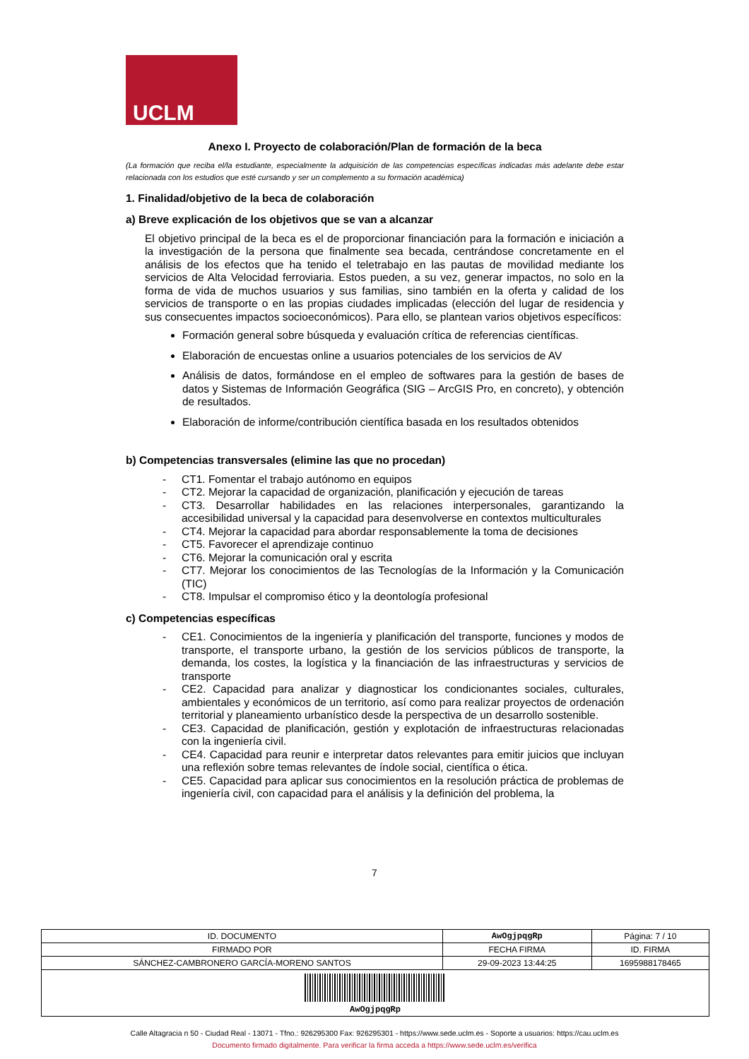UCLM
Anexo I. Proyecto de colaboración/Plan de formación de la beca
(La formación que reciba el/la estudiante, especialmente la adquisición de las competencias específicas indicadas más adelante debe estar relacionada con los estudios que esté cursando y ser un complemento a su formación académica)
1. Finalidad/objetivo de la beca de colaboración
a) Breve explicación de los objetivos que se van a alcanzar
El objetivo principal de la beca es el de proporcionar financiación para la formación e iniciación a la investigación de la persona que finalmente sea becada, centrándose concretamente en el análisis de los efectos que ha tenido el teletrabajo en las pautas de movilidad mediante los servicios de Alta Velocidad ferroviaria. Estos pueden, a su vez, generar impactos, no solo en la forma de vida de muchos usuarios y sus familias, sino también en la oferta y calidad de los servicios de transporte o en las propias ciudades implicadas (elección del lugar de residencia y sus consecuentes impactos socioeconómicos). Para ello, se plantean varios objetivos específicos:
Formación general sobre búsqueda y evaluación crítica de referencias científicas.
Elaboración de encuestas online a usuarios potenciales de los servicios de AV
Análisis de datos, formándose en el empleo de softwares para la gestión de bases de datos y Sistemas de Información Geográfica (SIG – ArcGIS Pro, en concreto), y obtención de resultados.
Elaboración de informe/contribución científica basada en los resultados obtenidos
b) Competencias transversales (elimine las que no procedan)
- CT1. Fomentar el trabajo autónomo en equipos
- CT2. Mejorar la capacidad de organización, planificación y ejecución de tareas
- CT3. Desarrollar habilidades en las relaciones interpersonales, garantizando la accesibilidad universal y la capacidad para desenvolverse en contextos multiculturales
- CT4. Mejorar la capacidad para abordar responsablemente la toma de decisiones
- CT5. Favorecer el aprendizaje continuo
- CT6. Mejorar la comunicación oral y escrita
- CT7. Mejorar los conocimientos de las Tecnologías de la Información y la Comunicación (TIC)
- CT8. Impulsar el compromiso ético y la deontología profesional
c) Competencias específicas
- CE1. Conocimientos de la ingeniería y planificación del transporte, funciones y modos de transporte, el transporte urbano, la gestión de los servicios públicos de transporte, la demanda, los costes, la logística y la financiación de las infraestructuras y servicios de transporte
- CE2. Capacidad para analizar y diagnosticar los condicionantes sociales, culturales, ambientales y económicos de un territorio, así como para realizar proyectos de ordenación territorial y planeamiento urbanístico desde la perspectiva de un desarrollo sostenible.
- CE3. Capacidad de planificación, gestión y explotación de infraestructuras relacionadas con la ingeniería civil.
- CE4. Capacidad para reunir e interpretar datos relevantes para emitir juicios que incluyan una reflexión sobre temas relevantes de índole social, científica o ética.
- CE5. Capacidad para aplicar sus conocimientos en la resolución práctica de problemas de ingeniería civil, con capacidad para el análisis y la definición del problema, la
7
| ID. DOCUMENTO | AwOgjpqgRp | | Página: 7 / 10 |
| FIRMADO POR | | FECHA FIRMA | ID. FIRMA |
| SÁNCHEZ-CAMBRONERO GARCÍA-MORENO SANTOS | | 29-09-2023 13:44:25 | 1695988178465 |
| AwOgjpqgRp | | | |
Calle Altagracia n 50 - Ciudad Real - 13071 - Tfno.: 926295300 Fax: 926295301 - https://www.sede.uclm.es - Soporte a usuarios: https://cau.uclm.es
Documento firmado digitalmente. Para verificar la firma acceda a https://www.sede.uclm.es/verifica